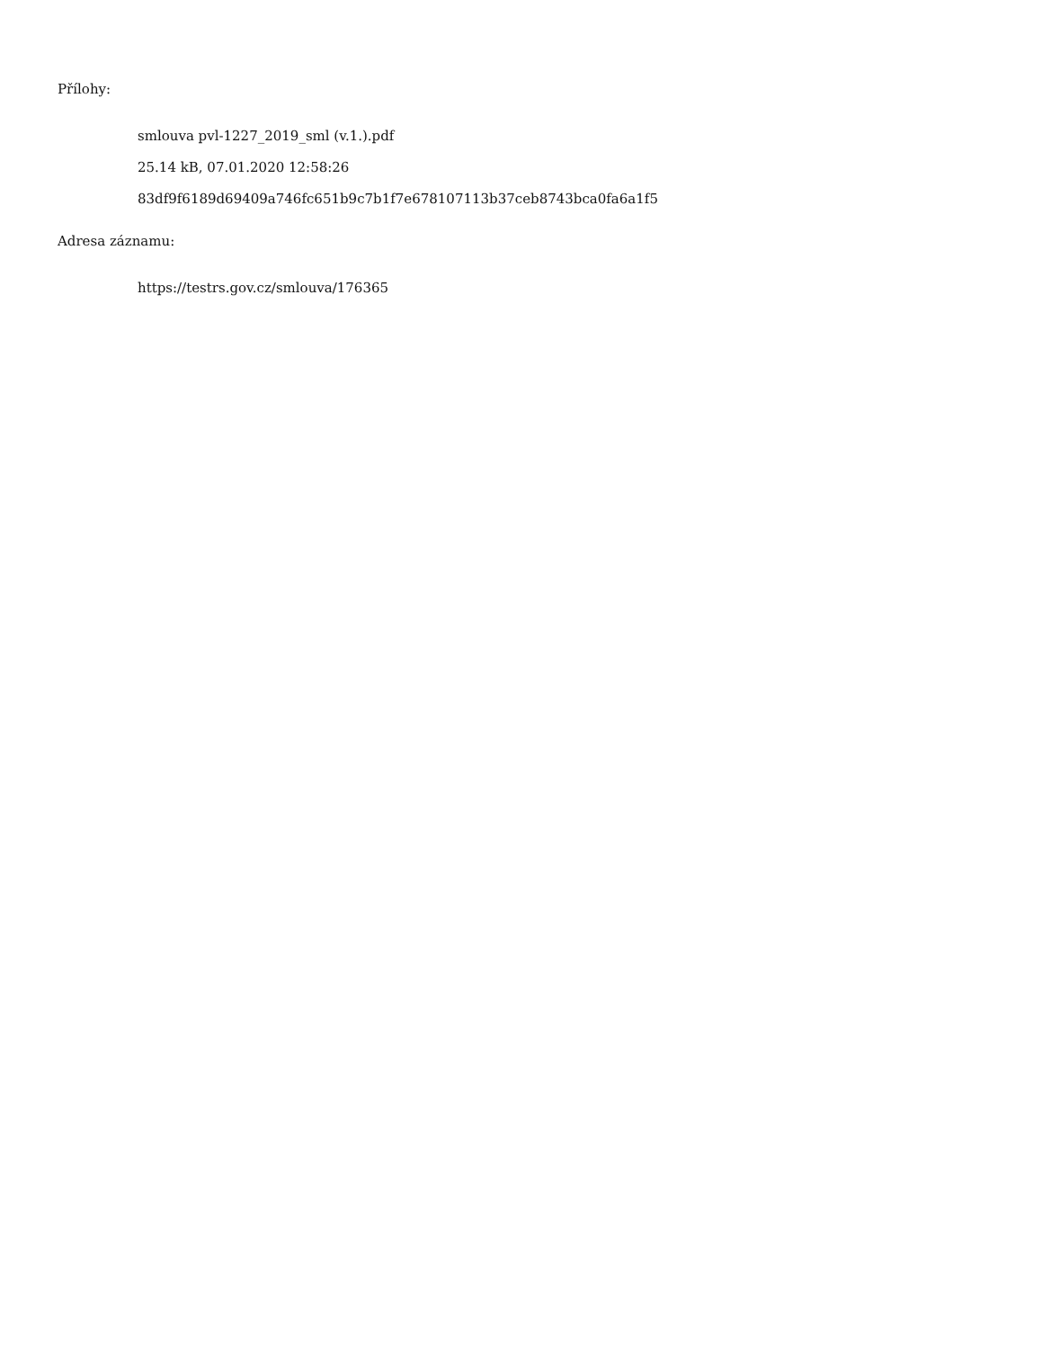Přílohy:
smlouva pvl-1227_2019_sml (v.1.).pdf
25.14 kB, 07.01.2020 12:58:26
83df9f6189d69409a746fc651b9c7b1f7e678107113b37ceb8743bca0fa6a1f5
Adresa záznamu:
https://testrs.gov.cz/smlouva/176365